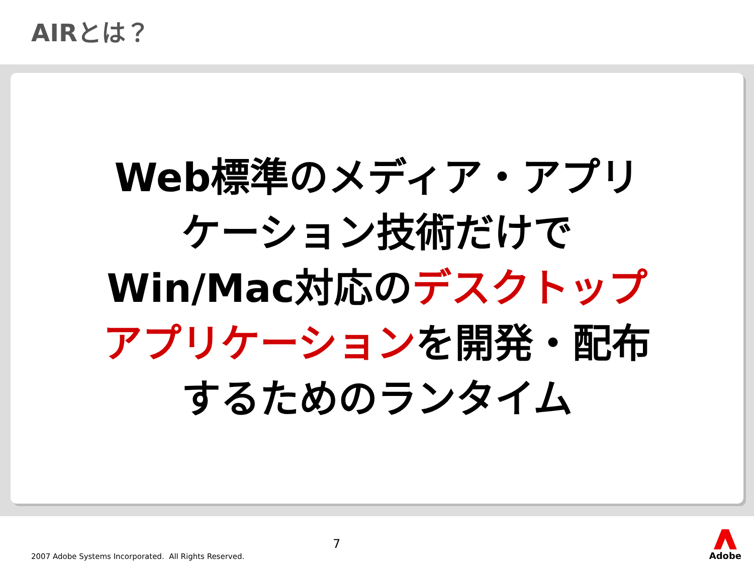AIRとは？
Web標準のメディア・アプリ
ケーション技術だけで
Win/Mac対応のデスクトップ
アプリケーションを開発・配布
するためのランタイム
2007 Adobe Systems Incorporated. All Rights Reserved.
7
Adobe